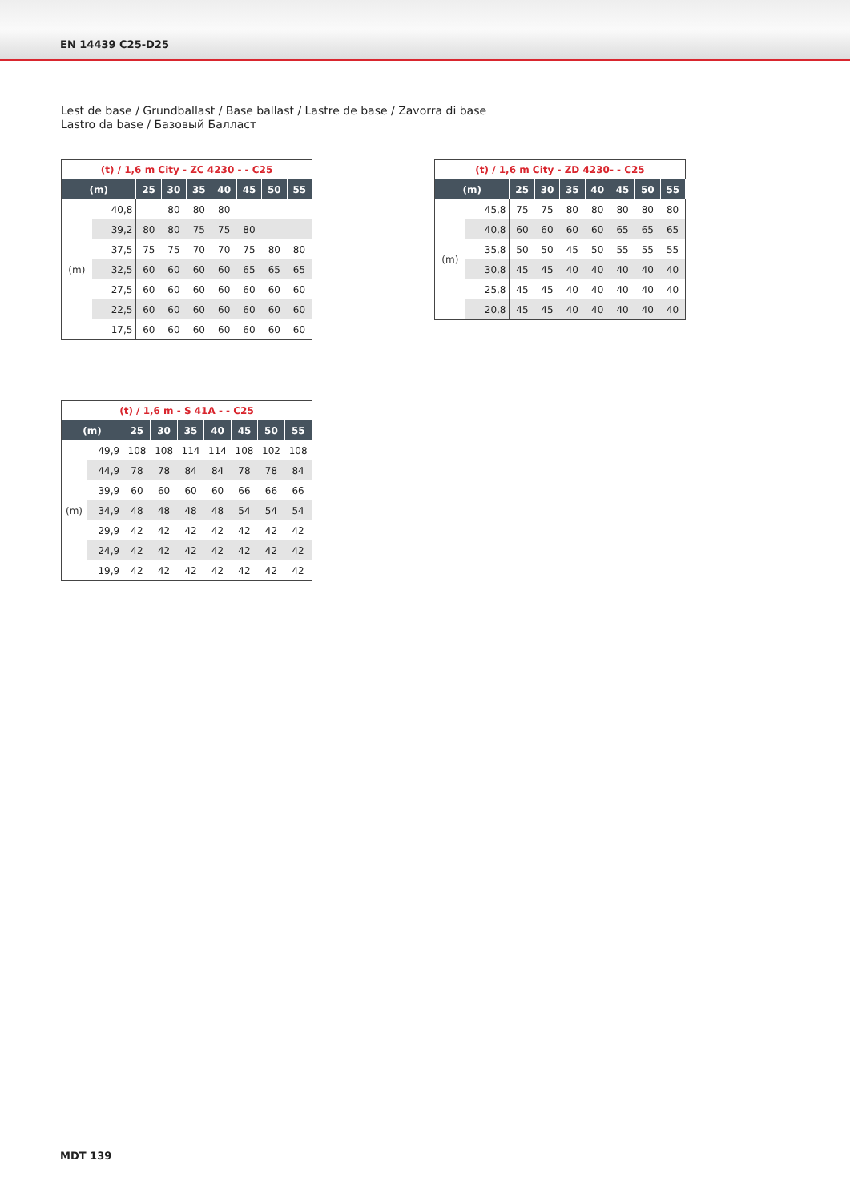EN 14439 C25-D25
Lest de base / Grundballast / Base ballast / Lastre de base / Zavorra di base
Lastro da base / Базовый Балласт
| (t) / 1,6 m City - ZC 4230 - - C25 | | | | | | | | |
| --- | --- | --- | --- | --- | --- | --- | --- | --- |
| (m) | | 25 | 30 | 35 | 40 | 45 | 50 | 55 |
| (m) | 40,8 | | 80 | 80 | 80 | | | |
| | 39,2 | 80 | 80 | 75 | 75 | 80 | | |
| | 37,5 | 75 | 75 | 70 | 70 | 75 | 80 | 80 |
| | 32,5 | 60 | 60 | 60 | 60 | 65 | 65 | 65 |
| | 27,5 | 60 | 60 | 60 | 60 | 60 | 60 | 60 |
| | 22,5 | 60 | 60 | 60 | 60 | 60 | 60 | 60 |
| | 17,5 | 60 | 60 | 60 | 60 | 60 | 60 | 60 |
| (t) / 1,6 m City - ZD 4230- - C25 | | | | | | | | |
| --- | --- | --- | --- | --- | --- | --- | --- | --- |
| (m) | | 25 | 30 | 35 | 40 | 45 | 50 | 55 |
| (m) | 45,8 | 75 | 75 | 80 | 80 | 80 | 80 | 80 |
| | 40,8 | 60 | 60 | 60 | 60 | 65 | 65 | 65 |
| | 35,8 | 50 | 50 | 45 | 50 | 55 | 55 | 55 |
| | 30,8 | 45 | 45 | 40 | 40 | 40 | 40 | 40 |
| | 25,8 | 45 | 45 | 40 | 40 | 40 | 40 | 40 |
| | 20,8 | 45 | 45 | 40 | 40 | 40 | 40 | 40 |
| (t) / 1,6 m - S 41A - - C25 | | | | | | | | |
| --- | --- | --- | --- | --- | --- | --- | --- | --- |
| (m) | | 25 | 30 | 35 | 40 | 45 | 50 | 55 |
| (m) | 49,9 | 108 | 108 | 114 | 114 | 108 | 102 | 108 |
| | 44,9 | 78 | 78 | 84 | 84 | 78 | 78 | 84 |
| | 39,9 | 60 | 60 | 60 | 60 | 66 | 66 | 66 |
| | 34,9 | 48 | 48 | 48 | 48 | 54 | 54 | 54 |
| | 29,9 | 42 | 42 | 42 | 42 | 42 | 42 | 42 |
| | 24,9 | 42 | 42 | 42 | 42 | 42 | 42 | 42 |
| | 19,9 | 42 | 42 | 42 | 42 | 42 | 42 | 42 |
MDT 139